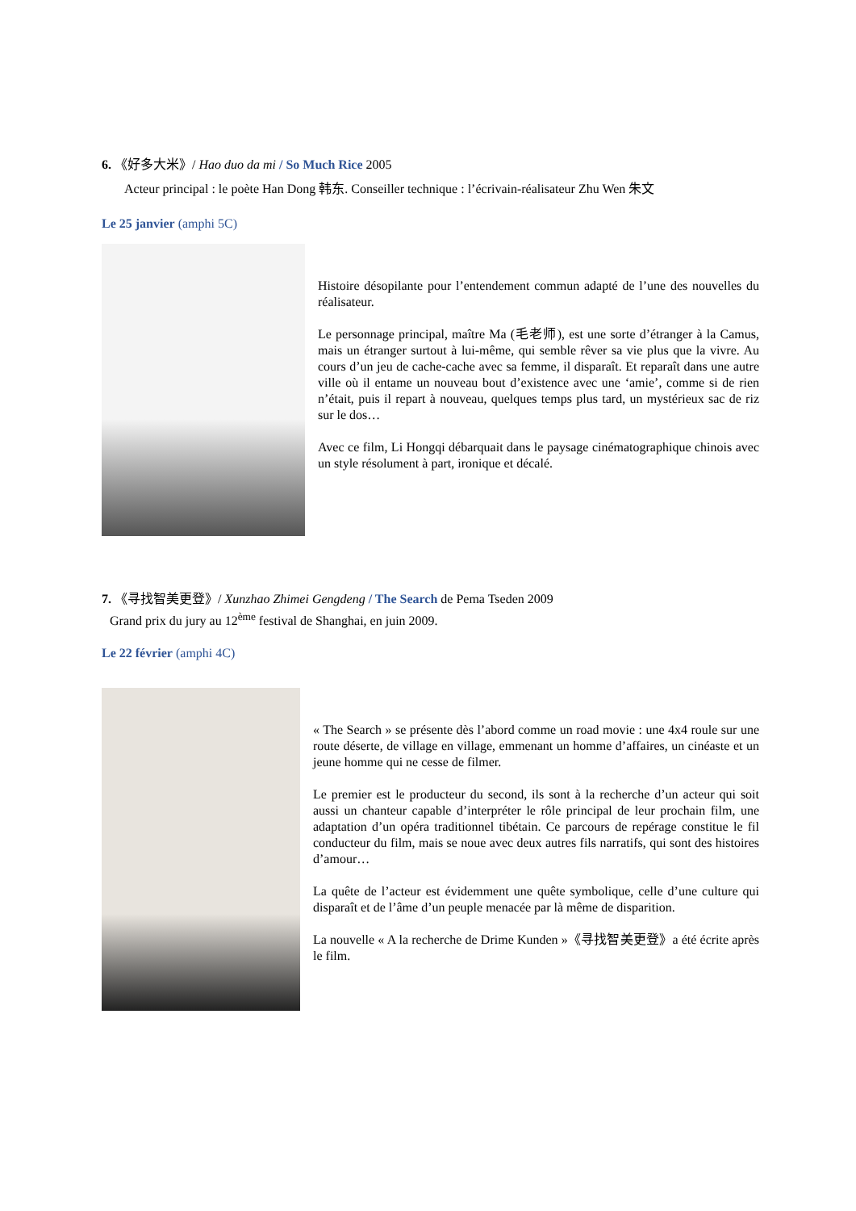6. 《好多大米》/ Hao duo da mi / So Much Rice 2005
Acteur principal : le poète Han Dong 韩东. Conseiller technique : l’écrivain-réalisateur Zhu Wen 朱文
Le 25 janvier (amphi 5C)
Histoire désopilante pour l’entendement commun adapté de l’une des nouvelles du réalisateur.
Le personnage principal, maître Ma (毛老师), est une sorte d’étranger à la Camus, mais un étranger surtout à lui-même, qui semble rêver sa vie plus que la vivre. Au cours d’un jeu de cache-cache avec sa femme, il disparaît. Et reparaît dans une autre ville où il entame un nouveau bout d’existence avec une ‘amie’, comme si de rien n’était, puis il repart à nouveau, quelques temps plus tard, un mystérieux sac de riz sur le dos…
Avec ce film, Li Hongqi débarquait dans le paysage cinématographique chinois avec un style résolument à part, ironique et décalé.
7. 《寻找智美更登》/ Xunzhao Zhimei Gengdeng / The Search de Pema Tseden 2009
Grand prix du jury au 12<sup>ème</sup> festival de Shanghai, en juin 2009.
Le 22 février (amphi 4C)
« The Search » se présente dès l’abord comme un road movie : une 4x4 roule sur une route déserte, de village en village, emmenant un homme d’affaires, un cinéaste et un jeune homme qui ne cesse de filmer.
Le premier est le producteur du second, ils sont à la recherche d’un acteur qui soit aussi un chanteur capable d’interpréter le rôle principal de leur prochain film, une adaptation d’un opéra traditionnel tibétain. Ce parcours de repérage constitue le fil conducteur du film, mais se noue avec deux autres fils narratifs, qui sont des histoires d’amour…
La quête de l’acteur est évidemment une quête symbolique, celle d’une culture qui disparaît et de l’âme d’un peuple menacée par là même de disparition.
La nouvelle « A la recherche de Drime Kunden »《寻找智美更登》a été écrite après le film.